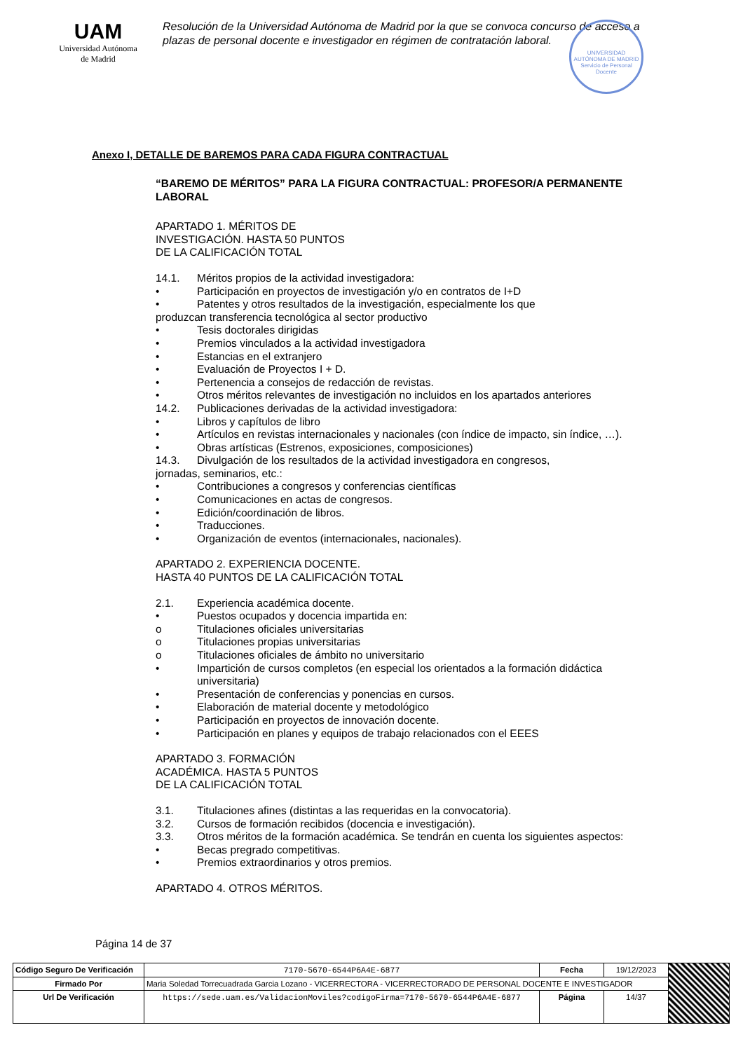UAM
Universidad Autónoma
de Madrid
Resolución de la Universidad Autónoma de Madrid por la que se convoca concurso de acceso a plazas de personal docente e investigador en régimen de contratación laboral.
UNIVERSIDAD AUTÓNOMA DE MADRID
Servicio de Personal Docente
Anexo I, DETALLE DE BAREMOS PARA CADA FIGURA CONTRACTUAL
“BAREMO DE MÉRITOS” PARA LA FIGURA CONTRACTUAL: PROFESOR/A PERMANENTE LABORAL
APARTADO 1. MÉRITOS DE
INVESTIGACIÓN. HASTA 50 PUNTOS
DE LA CALIFICACIÓN TOTAL
14.1. Méritos propios de la actividad investigadora:
• Participación en proyectos de investigación y/o en contratos de I+D
• Patentes y otros resultados de la investigación, especialmente los que
produzcan transferencia tecnológica al sector productivo
• Tesis doctorales dirigidas
• Premios vinculados a la actividad investigadora
• Estancias en el extranjero
• Evaluación de Proyectos I + D.
• Pertenencia a consejos de redacción de revistas.
• Otros méritos relevantes de investigación no incluidos en los apartados anteriores
14.2. Publicaciones derivadas de la actividad investigadora:
• Libros y capítulos de libro
• Artículos en revistas internacionales y nacionales (con índice de impacto, sin índice, …).
• Obras artísticas (Estrenos, exposiciones, composiciones)
14.3. Divulgación de los resultados de la actividad investigadora en congresos,
jornadas, seminarios, etc.:
• Contribuciones a congresos y conferencias científicas
• Comunicaciones en actas de congresos.
• Edición/coordinación de libros.
• Traducciones.
• Organización de eventos (internacionales, nacionales).
APARTADO 2. EXPERIENCIA DOCENTE.
HASTA 40 PUNTOS DE LA CALIFICACIÓN TOTAL
2.1. Experiencia académica docente.
• Puestos ocupados y docencia impartida en:
o Titulaciones oficiales universitarias
o Titulaciones propias universitarias
o Titulaciones oficiales de ámbito no universitario
• Impartición de cursos completos (en especial los orientados a la formación didáctica universitaria)
• Presentación de conferencias y ponencias en cursos.
• Elaboración de material docente y metodológico
• Participación en proyectos de innovación docente.
• Participación en planes y equipos de trabajo relacionados con el EEES
APARTADO 3. FORMACIÓN
ACADÉMICA. HASTA 5 PUNTOS
DE LA CALIFICACIÓN TOTAL
3.1. Titulaciones afines (distintas a las requeridas en la convocatoria).
3.2. Cursos de formación recibidos (docencia e investigación).
3.3. Otros méritos de la formación académica. Se tendrán en cuenta los siguientes aspectos:
• Becas pregrado competitivas.
• Premios extraordinarios y otros premios.
APARTADO 4. OTROS MÉRITOS.
Página 14 de 37
| Código Seguro De Verificación | 7170-5670-6544P6A4E-6877 | Fecha | 19/12/2023 | |
| Firmado Por | Maria Soledad Torrecuadrada Garcia Lozano - VICERRECTORA - VICERRECTORADO DE PERSONAL DOCENTE E INVESTIGADOR | | | |
| Url De Verificación | https://sede.uam.es/ValidacionMoviles?codigoFirma=7170-5670-6544P6A4E-6877 | Página | 14/37 | |